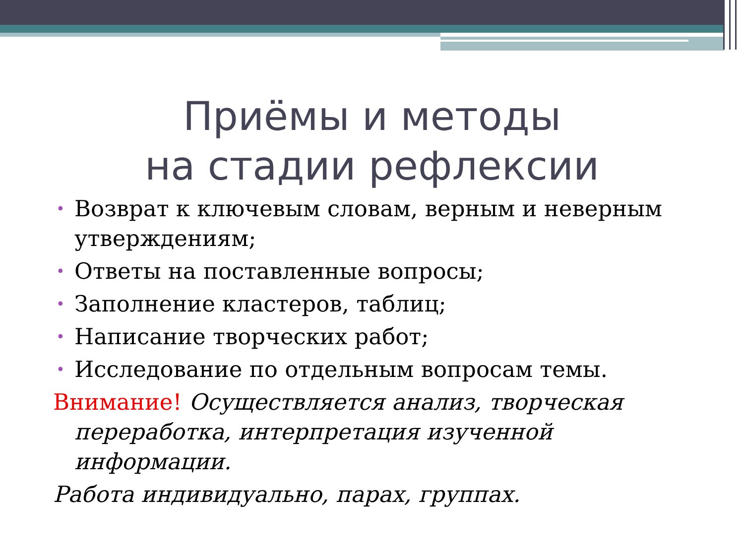Приёмы и методы
на стадии рефлексии
• Возврат к ключевым словам, верным и неверным утверждениям;
• Ответы на поставленные вопросы;
• Заполнение кластеров, таблиц;
• Написание творческих работ;
• Исследование по отдельным вопросам темы.
Внимание! Осуществляется анализ, творческая переработка, интерпретация изученной информации.
Работа индивидуально, парах, группах.